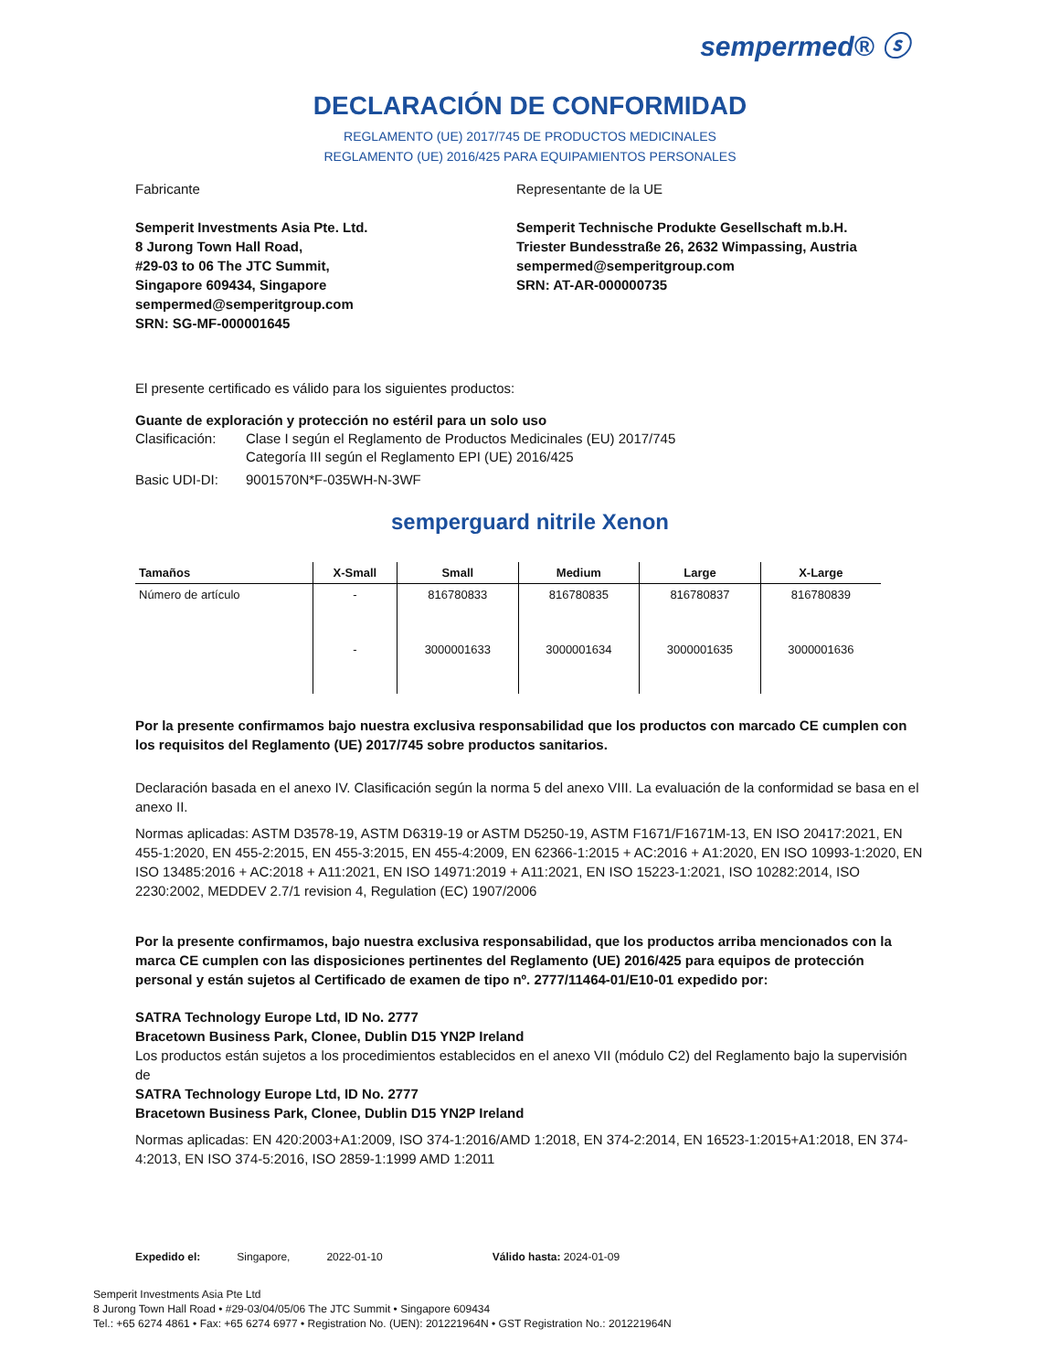sempermed® ⓢ
DECLARACIÓN DE CONFORMIDAD
REGLAMENTO (UE) 2017/745 DE PRODUCTOS MEDICINALES
REGLAMENTO (UE) 2016/425 PARA EQUIPAMIENTOS PERSONALES
Fabricante
Semperit Investments Asia Pte. Ltd.
8 Jurong Town Hall Road,
#29-03 to 06 The JTC Summit,
Singapore 609434, Singapore
sempermed@semperitgroup.com
SRN: SG-MF-000001645
Representante de la UE
Semperit Technische Produkte Gesellschaft m.b.H.
Triester Bundesstraße 26, 2632 Wimpassing, Austria
sempermed@semperitgroup.com
SRN: AT-AR-000000735
El presente certificado es válido para los siguientes productos:
Guante de exploración y protección no estéril para un solo uso
Clasificación: Clase I según el Reglamento de Productos Medicinales (EU) 2017/745
Categoría III según el Reglamento EPI (UE) 2016/425
Basic UDI-DI: 9001570N*F-035WH-N-3WF
semperguard nitrile Xenon
| Tamaños | X-Small | Small | Medium | Large | X-Large |
| --- | --- | --- | --- | --- | --- |
| Número de artículo | - | 816780833 | 816780835 | 816780837 | 816780839 |
| | - | 3000001633 | 3000001634 | 3000001635 | 3000001636 |
Por la presente confirmamos bajo nuestra exclusiva responsabilidad que los productos con marcado CE cumplen con los requisitos del Reglamento (UE) 2017/745 sobre productos sanitarios.
Declaración basada en el anexo IV. Clasificación según la norma 5 del anexo VIII. La evaluación de la conformidad se basa en el anexo II.
Normas aplicadas: ASTM D3578-19, ASTM D6319-19 or ASTM D5250-19, ASTM F1671/F1671M-13, EN ISO 20417:2021, EN 455-1:2020, EN 455-2:2015, EN 455-3:2015, EN 455-4:2009, EN 62366-1:2015 + AC:2016 + A1:2020, EN ISO 10993-1:2020, EN ISO 13485:2016 + AC:2018 + A11:2021, EN ISO 14971:2019 + A11:2021, EN ISO 15223-1:2021, ISO 10282:2014, ISO 2230:2002, MEDDEV 2.7/1 revision 4, Regulation (EC) 1907/2006
Por la presente confirmamos, bajo nuestra exclusiva responsabilidad, que los productos arriba mencionados con la marca CE cumplen con las disposiciones pertinentes del Reglamento (UE) 2016/425 para equipos de protección personal y están sujetos al Certificado de examen de tipo nº. 2777/11464-01/E10-01 expedido por:
SATRA Technology Europe Ltd, ID No. 2777
Bracetown Business Park, Clonee, Dublin D15 YN2P Ireland
Los productos están sujetos a los procedimientos establecidos en el anexo VII (módulo C2) del Reglamento bajo la supervisión de
SATRA Technology Europe Ltd, ID No. 2777
Bracetown Business Park, Clonee, Dublin D15 YN2P Ireland
Normas aplicadas: EN 420:2003+A1:2009, ISO 374-1:2016/AMD 1:2018, EN 374-2:2014, EN 16523-1:2015+A1:2018, EN 374-4:2013, EN ISO 374-5:2016, ISO 2859-1:1999 AMD 1:2011
Expedido el: Singapore, 2022-01-10 Válido hasta: 2024-01-09
Semperit Investments Asia Pte Ltd
8 Jurong Town Hall Road • #29-03/04/05/06 The JTC Summit • Singapore 609434
Tel.: +65 6274 4861 • Fax: +65 6274 6977 • Registration No. (UEN): 201221964N • GST Registration No.: 201221964N